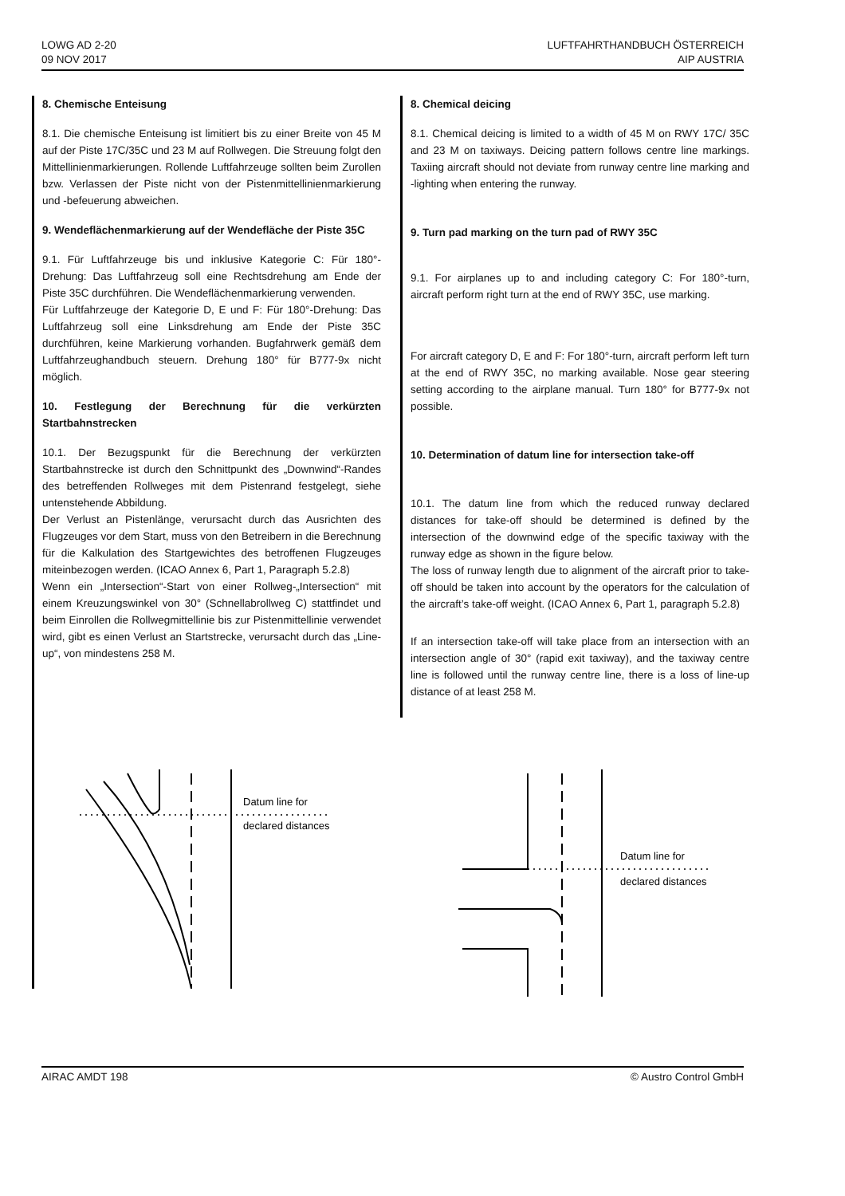LOWG AD 2-20
09 NOV 2017
LUFTFAHRTHANDBUCH ÖSTERREICH
AIP AUSTRIA
8. Chemische Enteisung
8.1. Die chemische Enteisung ist limitiert bis zu einer Breite von 45 M auf der Piste 17C/35C und 23 M auf Rollwegen. Die Streuung folgt den Mittellinienmarkierungen. Rollende Luftfahrzeuge sollten beim Zurollen bzw. Verlassen der Piste nicht von der Pistenmittellinienmarkierung und -befeuerung abweichen.
9. Wendeflächenmarkierung auf der Wendefläche der Piste 35C
9.1. Für Luftfahrzeuge bis und inklusive Kategorie C: Für 180°-Drehung: Das Luftfahrzeug soll eine Rechtsdrehung am Ende der Piste 35C durchführen. Die Wendeflächenmarkierung verwenden.
Für Luftfahrzeuge der Kategorie D, E und F: Für 180°-Drehung: Das Luftfahrzeug soll eine Linksdrehung am Ende der Piste 35C durchführen, keine Markierung vorhanden. Bugfahrwerk gemäß dem Luftfahrzeughandbuch steuern. Drehung 180° für B777-9x nicht möglich.
10. Festlegung der Berechnung für die verkürzten Startbahnstrecken
10.1. Der Bezugspunkt für die Berechnung der verkürzten Startbahnstrecke ist durch den Schnittpunkt des „Downwind“-Randes des betreffenden Rollweges mit dem Pistenrand festgelegt, siehe untenstehende Abbildung.
Der Verlust an Pistenlänge, verursacht durch das Ausrichten des Flugzeuges vor dem Start, muss von den Betreibern in die Berechnung für die Kalkulation des Startgewichtes des betroffenen Flugzeuges miteinbezogen werden. (ICAO Annex 6, Part 1, Paragraph 5.2.8)
Wenn ein „Intersection“-Start von einer Rollweg-„Intersection“ mit einem Kreuzungswinkel von 30° (Schnellabrollweg C) stattfindet und beim Einrollen die Rollwegmittellinie bis zur Pistenmittellinie verwendet wird, gibt es einen Verlust an Startstrecke, verursacht durch das „Line-up“, von mindestens 258 M.
8. Chemical deicing
8.1. Chemical deicing is limited to a width of 45 M on RWY 17C/ 35C and 23 M on taxiways. Deicing pattern follows centre line markings. Taxiing aircraft should not deviate from runway centre line marking and -lighting when entering the runway.
9. Turn pad marking on the turn pad of RWY 35C
9.1. For airplanes up to and including category C: For 180°-turn, aircraft perform right turn at the end of RWY 35C, use marking.
For aircraft category D, E and F: For 180°-turn, aircraft perform left turn at the end of RWY 35C, no marking available. Nose gear steering setting according to the airplane manual. Turn 180° for B777-9x not possible.
10. Determination of datum line for intersection take-off
10.1. The datum line from which the reduced runway declared distances for take-off should be determined is defined by the intersection of the downwind edge of the specific taxiway with the runway edge as shown in the figure below.
The loss of runway length due to alignment of the aircraft prior to take-off should be taken into account by the operators for the calculation of the aircraft’s take-off weight. (ICAO Annex 6, Part 1, paragraph 5.2.8)
If an intersection take-off will take place from an intersection with an intersection angle of 30° (rapid exit taxiway), and the taxiway centre line is followed until the runway centre line, there is a loss of line-up distance of at least 258 M.
Datum line for
declared distances
Datum line for
declared distances
AIRAC AMDT 198 © Austro Control GmbH